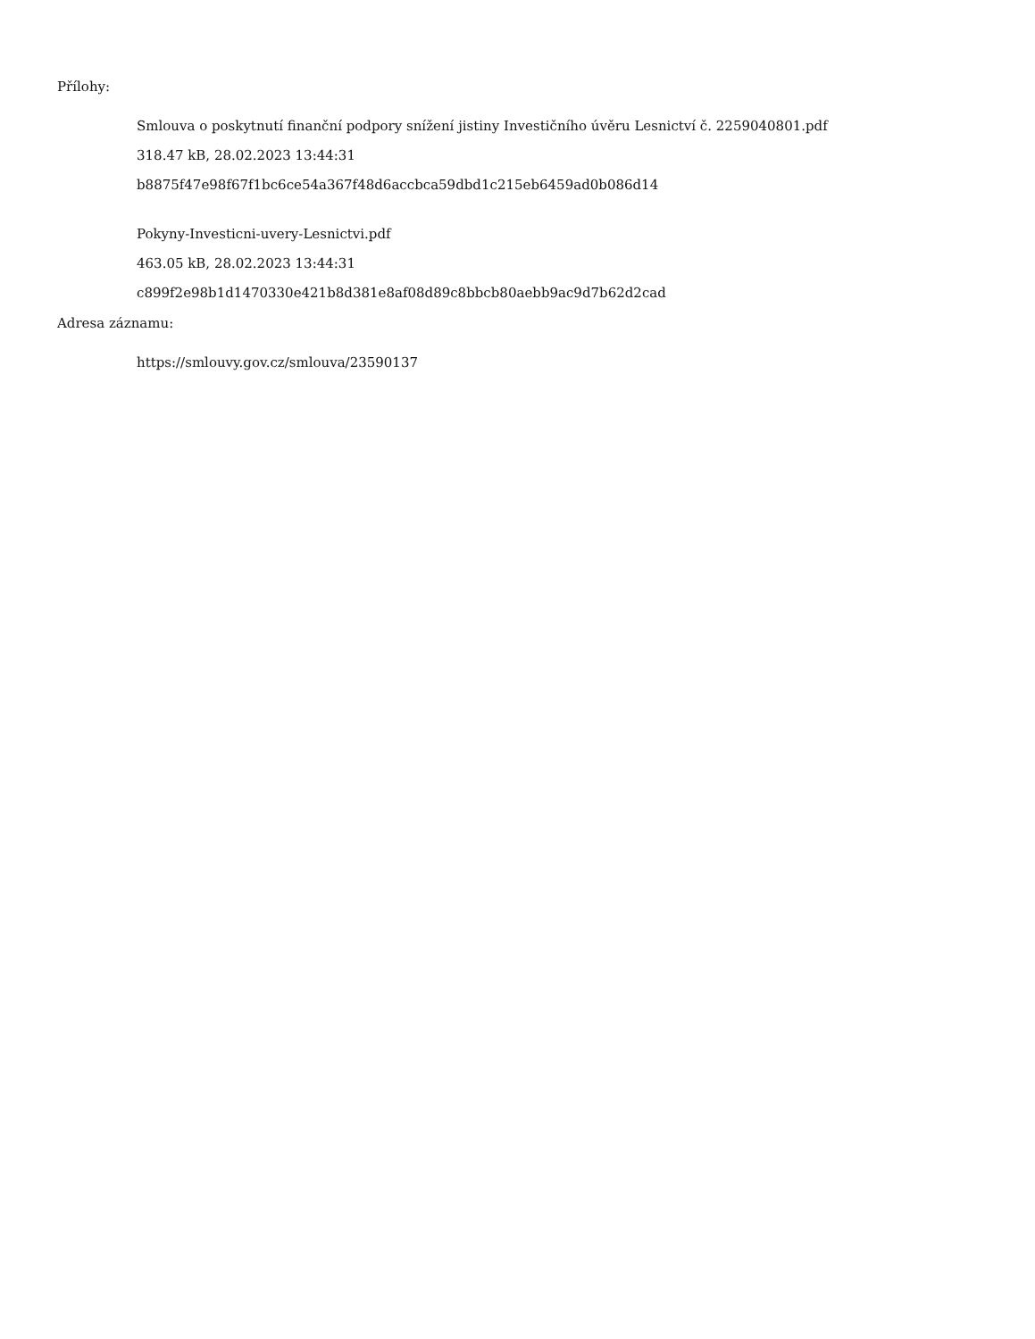Přílohy:
Smlouva o poskytnutí finanční podpory snížení jistiny Investičního úvěru Lesnictví č. 2259040801.pdf
318.47 kB, 28.02.2023 13:44:31
b8875f47e98f67f1bc6ce54a367f48d6accbca59dbd1c215eb6459ad0b086d14
Pokyny-Investicni-uvery-Lesnictvi.pdf
463.05 kB, 28.02.2023 13:44:31
c899f2e98b1d1470330e421b8d381e8af08d89c8bbcb80aebb9ac9d7b62d2cad
Adresa záznamu:
https://smlouvy.gov.cz/smlouva/23590137